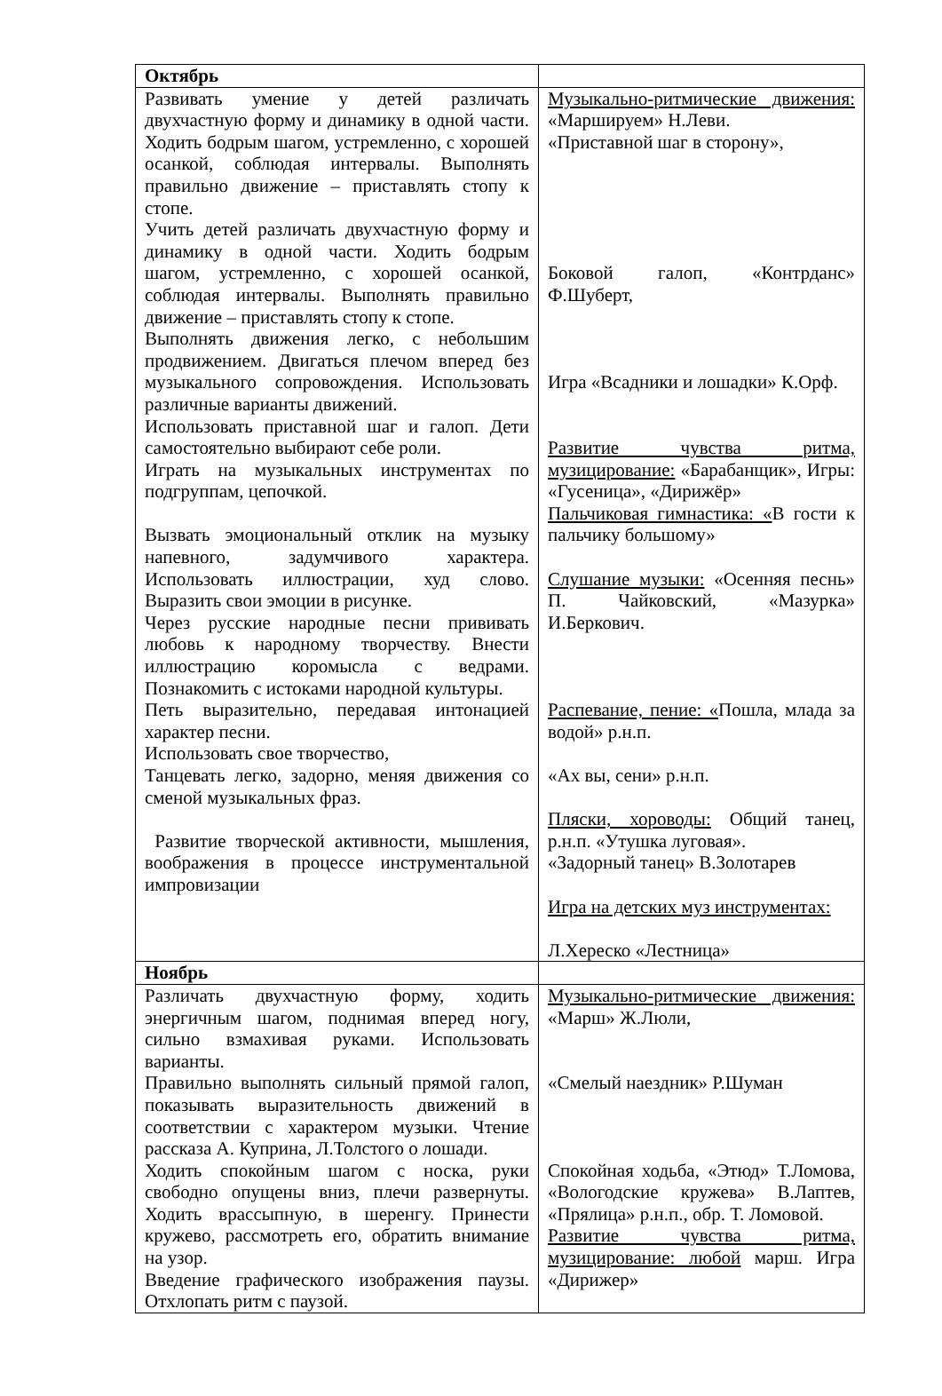| Октябрь | |
| Развивать умение у детей различать двухчастную форму и динамику в одной части. Ходить бодрым шагом, устремленно, с хорошей осанкой, соблюдая интервалы. Выполнять правильно движение – приставлять стопу к стопе. Учить детей различать двухчастную форму и динамику в одной части. Ходить бодрым шагом, устремленно, с хорошей осанкой, соблюдая интервалы. Выполнять правильно движение – приставлять стопу к стопе. Выполнять движения легко, с небольшим продвижением. Двигаться плечом вперед без музыкального сопровождения. Использовать различные варианты движений. Использовать приставной шаг и галоп. Дети самостоятельно выбирают себе роли. Играть на музыкальных инструментах по подгруппам, цепочкой. Вызвать эмоциональный отклик на музыку напевного, задумчивого характера. Использовать иллюстрации, худ слово. Выразить свои эмоции в рисунке. Через русские народные песни прививать любовь к народному творчеству. Внести иллюстрацию коромысла с ведрами. Познакомить с истоками народной культуры. Петь выразительно, передавая интонацией характер песни. Использовать свое творчество, Танцевать легко, задорно, меняя движения со сменой музыкальных фраз. Развитие творческой активности, мышления, воображения в процессе инструментальной импровизации | Музыкально-ритмические движения: «Маршируем» Н.Леви. «Приставной шаг в сторону», Боковой галоп, «Контрданс» Ф.Шуберт, Игра «Всадники и лошадки» К.Орф. Развитие чувства ритма, музицирование: «Барабанщик», Игры: «Гусеница», «Дирижёр» Пальчиковая гимнастика: « В гости к пальчику большому» Слушание музыки: «Осенняя песнь» П. Чайковский, «Мазурка» И.Беркович. Распевание, пение: « Пошла, млада за водой» р.н.п. «Ах вы, сени» р.н.п. Пляски, хороводы: Общий танец, р.н.п. «Утушка луговая». «Задорный танец» В.Золотарев Игра на детских муз инструментах: Л.Хереско «Лестница» |
| Ноябрь | |
| Различать двухчастную форму, ходить энергичным шагом, поднимая вперед ногу, сильно взмахивая руками. Использовать варианты. Правильно выполнять сильный прямой галоп, показывать выразительность движений в соответствии с характером музыки. Чтение рассказа А. Куприна, Л.Толстого о лошади. Ходить спокойным шагом с носка, руки свободно опущены вниз, плечи развернуты. Ходить врассыпную, в шеренгу. Принести кружево, рассмотреть его, обратить внимание на узор. Введение графического изображения паузы. Отхлопать ритм с паузой. | Музыкально-ритмические движения: «Марш» Ж.Люли, «Смелый наездник» Р.Шуман Спокойная ходьба, «Этюд» Т.Ломова, «Вологодские кружева» В.Лаптев, «Прялица» р.н.п., обр. Т. Ломовой. Развитие чувства ритма, музицирование: любой марш. Игра «Дирижер» |